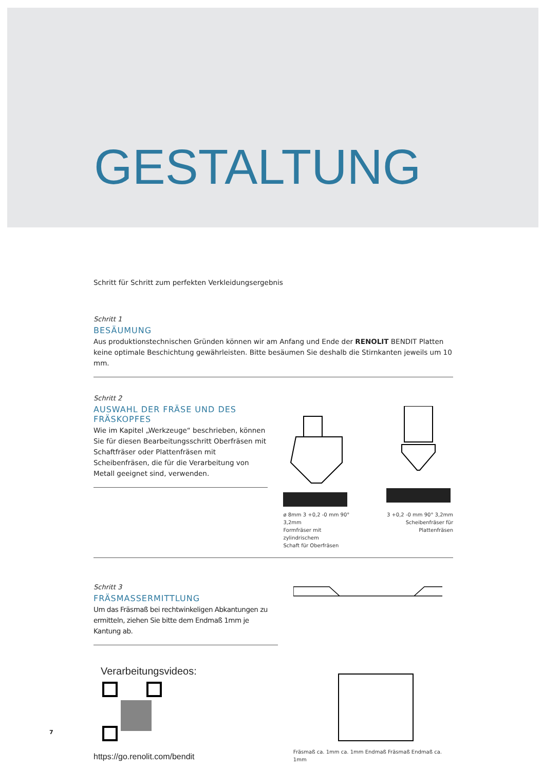GESTALTUNG
Schritt für Schritt zum perfekten Verkleidungsergebnis
Schritt 1
BESÄUMUNG
Aus produktionstechnischen Gründen können wir am Anfang und Ende der RENOLIT BENDIT Platten keine optimale Beschichtung gewährleisten. Bitte besäumen Sie deshalb die Stirnkanten jeweils um 10 mm.
Schritt 2
AUSWAHL DER FRÄSE UND DES FRÄSKOPFES
Wie im Kapitel „Werkzeuge“ beschrieben, können Sie für diesen Bearbeitungsschritt Oberfräsen mit Schaftfräser oder Plattenfräsen mit Scheibenfräsen, die für die Verarbeitung von Metall geeignet sind, verwenden.
ø 8mm 3 +0,2 -0 mm 90° 3,2mm
Formfräser mit zylindrischem
Schaft für Oberfräsen
3 +0,2 -0 mm 90° 3,2mm
Scheibenfräser für
Plattenfräsen
Schritt 3
FRÄSMASSERMITTLUNG
Um das Fräsmaß bei rechtwinkeligen Abkantungen zu ermitteln, ziehen Sie bitte dem Endmaß 1mm je Kantung ab.
Verarbeitungsvideos:
https://go.renolit.com/bendit
Fräsmaß ca. 1mm ca. 1mm Endmaß Fräsmaß Endmaß ca. 1mm
7